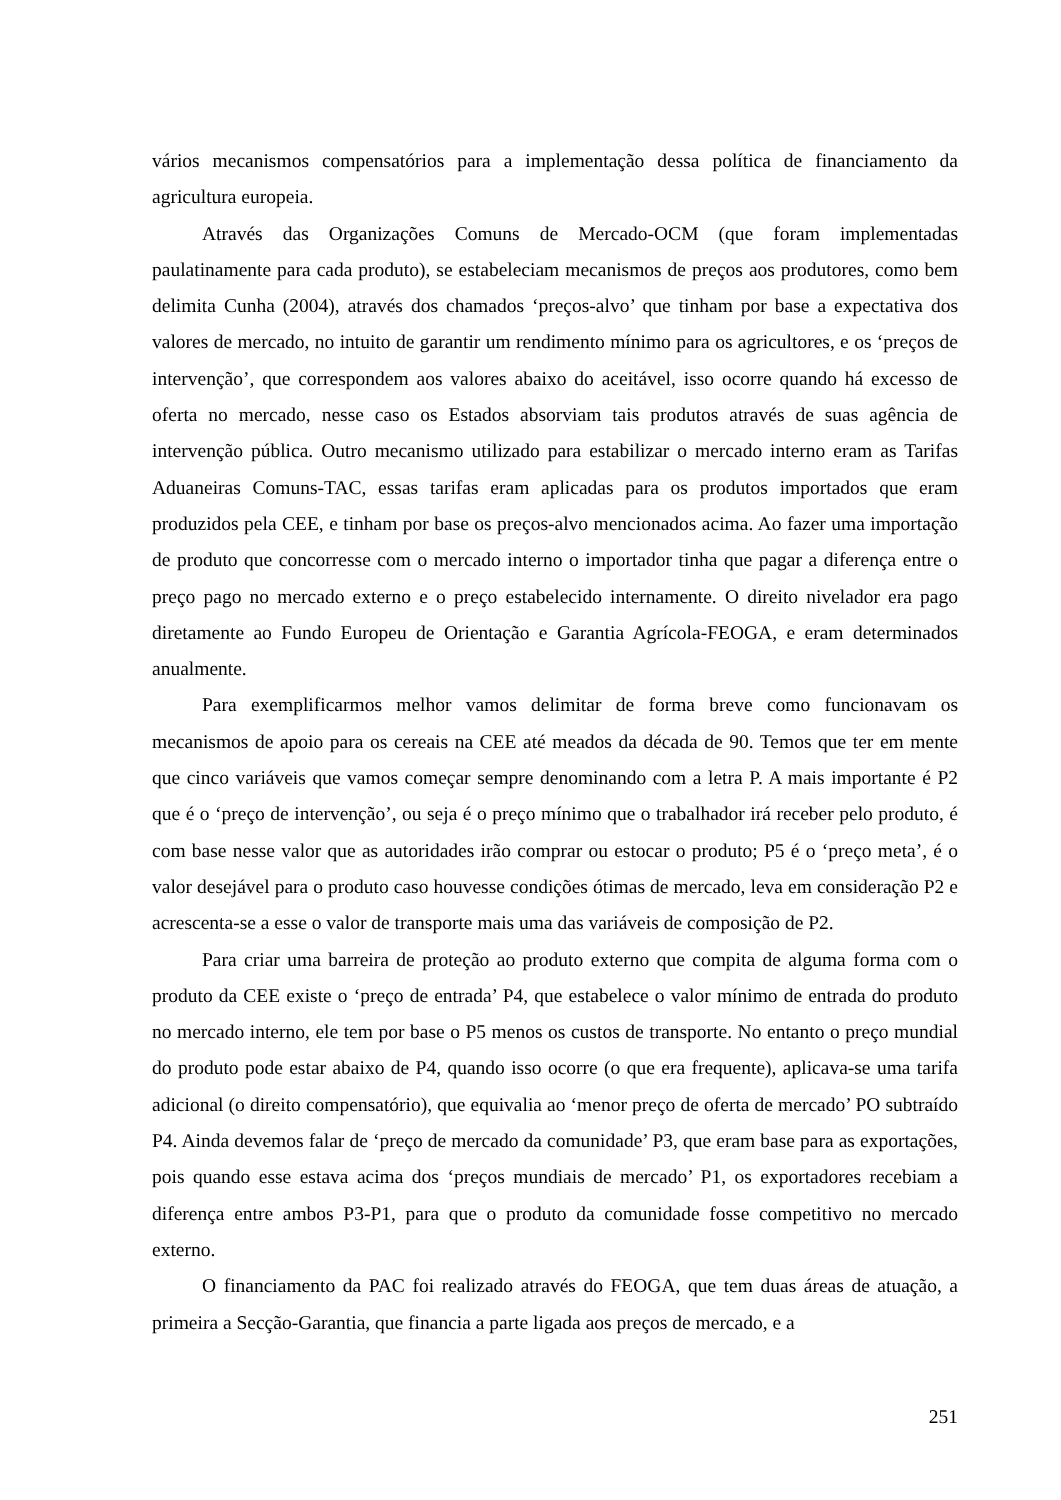vários mecanismos compensatórios para a implementação dessa política de financiamento da agricultura europeia.
Através das Organizações Comuns de Mercado-OCM (que foram implementadas paulatinamente para cada produto), se estabeleciam mecanismos de preços aos produtores, como bem delimita Cunha (2004), através dos chamados ‘preços-alvo’ que tinham por base a expectativa dos valores de mercado, no intuito de garantir um rendimento mínimo para os agricultores, e os ‘preços de intervenção’, que correspondem aos valores abaixo do aceitável, isso ocorre quando há excesso de oferta no mercado, nesse caso os Estados absorviam tais produtos através de suas agência de intervenção pública. Outro mecanismo utilizado para estabilizar o mercado interno eram as Tarifas Aduaneiras Comuns-TAC, essas tarifas eram aplicadas para os produtos importados que eram produzidos pela CEE, e tinham por base os preços-alvo mencionados acima. Ao fazer uma importação de produto que concorresse com o mercado interno o importador tinha que pagar a diferença entre o preço pago no mercado externo e o preço estabelecido internamente. O direito nivelador era pago diretamente ao Fundo Europeu de Orientação e Garantia Agrícola-FEOGA, e eram determinados anualmente.
Para exemplificarmos melhor vamos delimitar de forma breve como funcionavam os mecanismos de apoio para os cereais na CEE até meados da década de 90. Temos que ter em mente que cinco variáveis que vamos começar sempre denominando com a letra P. A mais importante é P2 que é o ‘preço de intervenção’, ou seja é o preço mínimo que o trabalhador irá receber pelo produto, é com base nesse valor que as autoridades irão comprar ou estocar o produto; P5 é o ‘preço meta’, é o valor desejável para o produto caso houvesse condições ótimas de mercado, leva em consideração P2 e acrescenta-se a esse o valor de transporte mais uma das variáveis de composição de P2.
Para criar uma barreira de proteção ao produto externo que compita de alguma forma com o produto da CEE existe o ‘preço de entrada’ P4, que estabelece o valor mínimo de entrada do produto no mercado interno, ele tem por base o P5 menos os custos de transporte. No entanto o preço mundial do produto pode estar abaixo de P4, quando isso ocorre (o que era frequente), aplicava-se uma tarifa adicional (o direito compensatório), que equivalia ao ‘menor preço de oferta de mercado’ PO subtraído P4. Ainda devemos falar de ‘preço de mercado da comunidade’ P3, que eram base para as exportações, pois quando esse estava acima dos ‘preços mundiais de mercado’ P1, os exportadores recebiam a diferença entre ambos P3-P1, para que o produto da comunidade fosse competitivo no mercado externo.
O financiamento da PAC foi realizado através do FEOGA, que tem duas áreas de atuação, a primeira a Secção-Garantia, que financia a parte ligada aos preços de mercado, e a
251